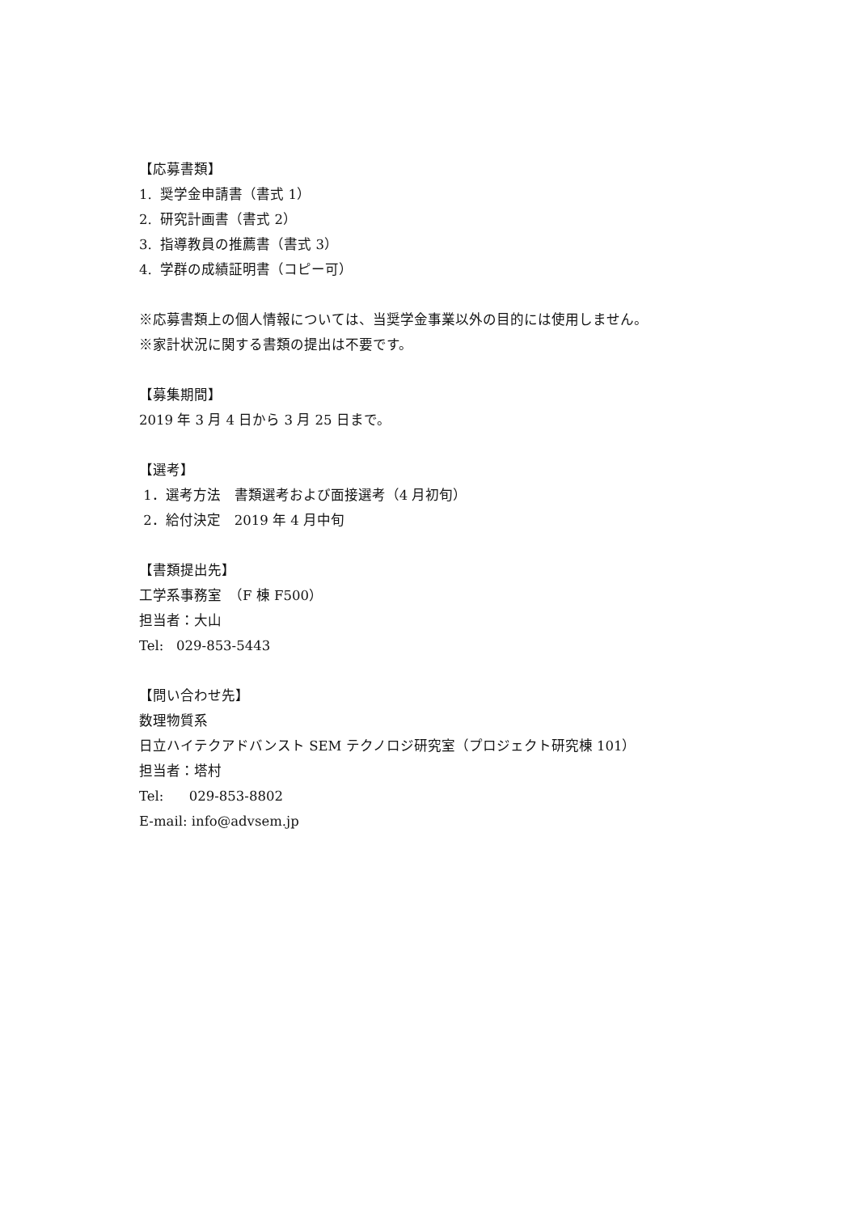【応募書類】
1. 奨学金申請書（書式 1）
2. 研究計画書（書式 2）
3. 指導教員の推薦書（書式 3）
4. 学群の成績証明書（コピー可）
※応募書類上の個人情報については、当奨学金事業以外の目的には使用しません。
※家計状況に関する書類の提出は不要です。
【募集期間】
2019 年 3 月 4 日から 3 月 25 日まで。
【選考】
1．選考方法　書類選考および面接選考（4 月初旬）
2．給付決定　2019 年 4 月中旬
【書類提出先】
工学系事務室　（F 棟 F500）
担当者：大山
Tel: 029-853-5443
【問い合わせ先】
数理物質系
日立ハイテクアドバンスト SEM テクノロジ研究室（プロジェクト研究棟 101）
担当者：塔村
Tel: 029-853-8802
E-mail: info@advsem.jp